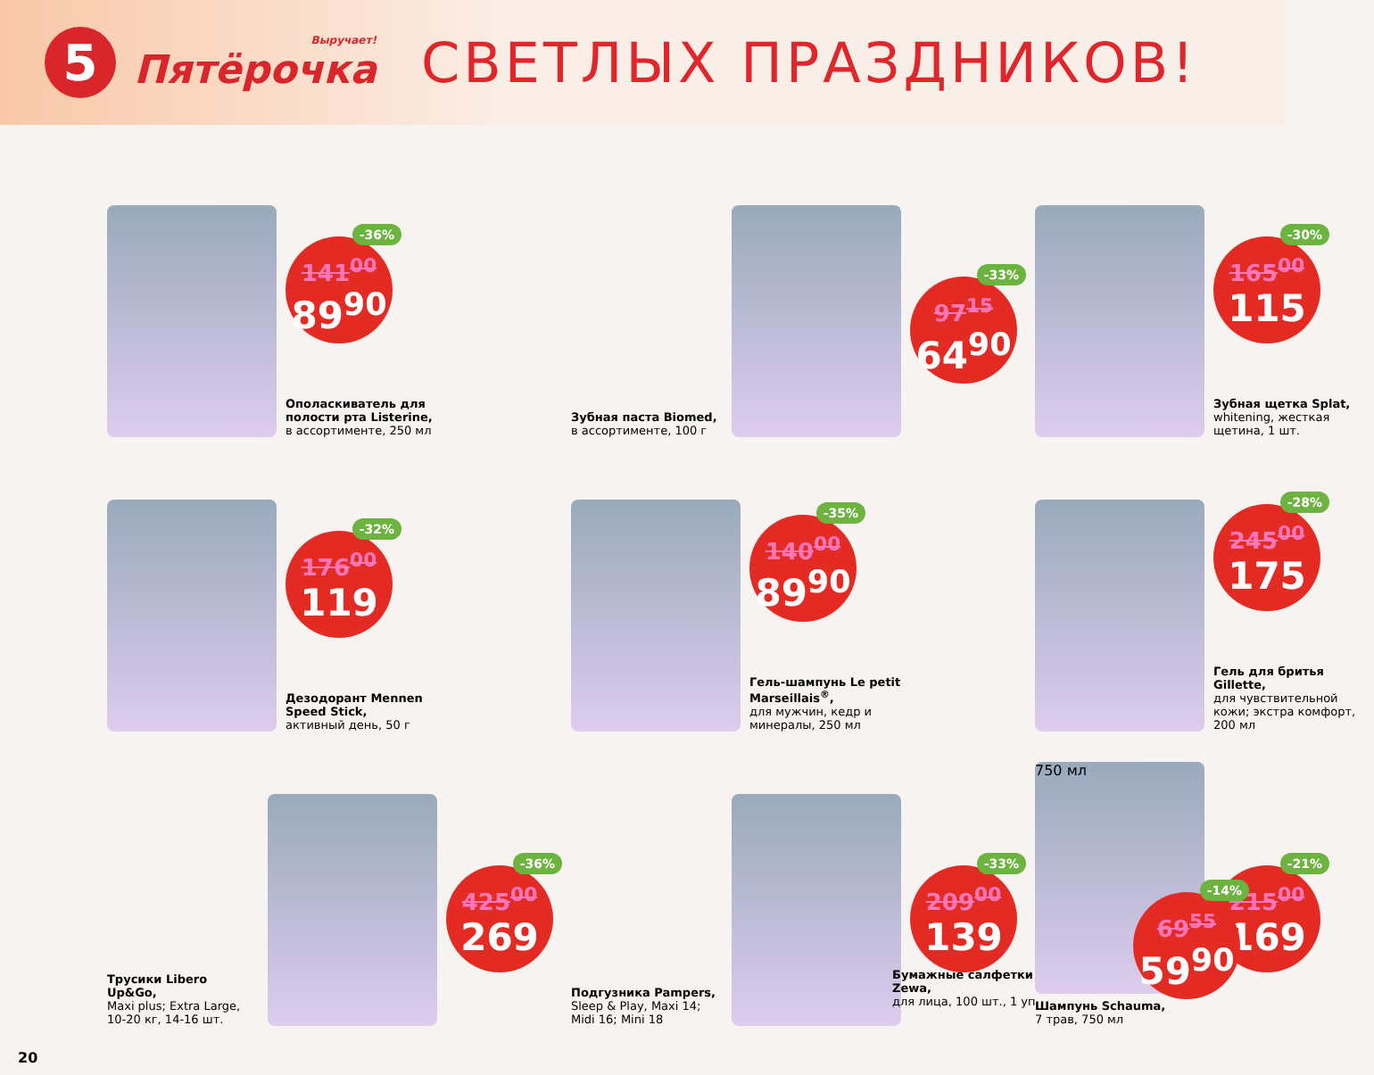5
Выручает!
Пятёрочка
СВЕТЛЫХ ПРАЗДНИКОВ!
-36%
141<sup>00</sup>
89<sup>90</sup>
Ополаскиватель для полости рта Listerine,
в ассортименте, 250 мл
Зубная паста Biomed,
в ассортименте, 100 г
-33%
97<sup>15</sup>
64<sup>90</sup>
-30%
165<sup>00</sup>
115
Зубная щетка Splat,
whitening, жесткая щетина, 1 шт.
-32%
176<sup>00</sup>
119
Дезодорант Mennen Speed Stick,
активный день, 50 г
-35%
140<sup>00</sup>
89<sup>90</sup>
Гель-шампунь Le petit Marseillais<sup>®</sup>,
для мужчин, кедр и минералы, 250 мл
-28%
245<sup>00</sup>
175
Гель для бритья Gillette,
для чувствительной кожи; экстра комфорт, 200 мл
Трусики Libero Up&Go,
Maxi plus; Extra Large, 10-20 кг, 14-16 шт.
-36%
425<sup>00</sup>
269
Подгузника Pampers,
Sleep & Play, Maxi 14; Midi 16; Mini 18
-33%
209<sup>00</sup>
139
750 мл
Шампунь Schauma,
7 трав, 750 мл
-21%
215<sup>00</sup>
169
Бумажные салфетки Zewa,
для лица, 100 шт., 1 уп.
-14%
69<sup>55</sup>
59<sup>90</sup>
20